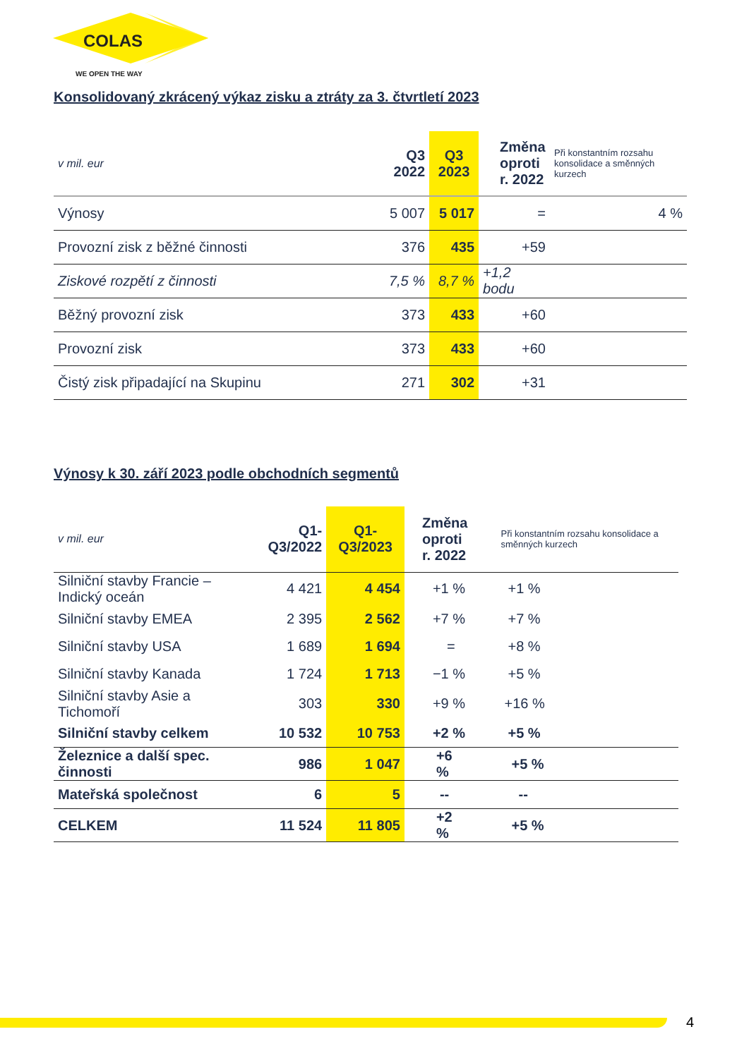COLAS
WE OPEN THE WAY
Konsolidovaný zkrácený výkaz zisku a ztráty za 3. čtvrtletí 2023
| v mil. eur | Q3 2022 | Q3 2023 | Změna oproti r. 2022 | Při konstantním rozsahu konsolidace a směnných kurzech |
| Výnosy | 5 007 | 5 017 | = | 4 % |
| Provozní zisk z běžné činnosti | 376 | 435 | +59 | |
| Ziskové rozpětí z činnosti | 7,5 % | 8,7 % | +1,2 bodu | |
| Běžný provozní zisk | 373 | 433 | +60 | |
| Provozní zisk | 373 | 433 | +60 | |
| Čistý zisk připadající na Skupinu | 271 | 302 | +31 | |
Výnosy k 30. září 2023 podle obchodních segmentů
| v mil. eur | Q1-Q3/2022 | Q1-Q3/2023 | Změna oproti r. 2022 | Při konstantním rozsahu konsolidace a směnných kurzech |
| Silniční stavby Francie – Indický oceán | 4 421 | 4 454 | +1 % | +1 % |
| Silniční stavby EMEA | 2 395 | 2 562 | +7 % | +7 % |
| Silniční stavby USA | 1 689 | 1 694 | = | +8 % |
| Silniční stavby Kanada | 1 724 | 1 713 | −1 % | +5 % |
| Silniční stavby Asie a Tichomoří | 303 | 330 | +9 % | +16 % |
| Silniční stavby celkem | 10 532 | 10 753 | +2 % | +5 % |
| Železnice a další spec. činnosti | 986 | 1 047 | +6 % | +5 % |
| Mateřská společnost | 6 | 5 | -- | -- |
| CELKEM | 11 524 | 11 805 | +2 % | +5 % |
4